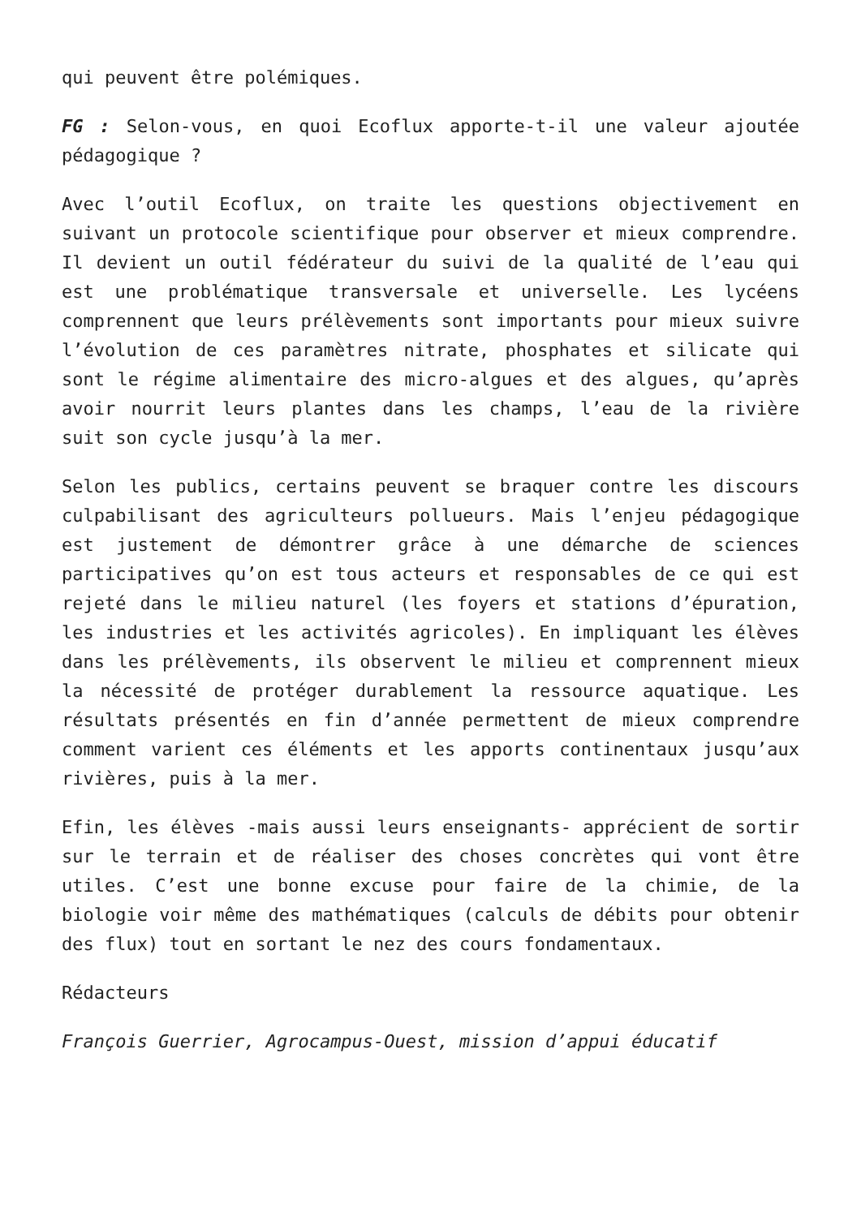qui peuvent être polémiques.
FG : Selon-vous, en quoi Ecoflux apporte-t-il une valeur ajoutée pédagogique ?
Avec l’outil Ecoflux, on traite les questions objectivement en suivant un protocole scientifique pour observer et mieux comprendre. Il devient un outil fédérateur du suivi de la qualité de l’eau qui est une problématique transversale et universelle. Les lycéens comprennent que leurs prélèvements sont importants pour mieux suivre l’évolution de ces paramètres nitrate, phosphates et silicate qui sont le régime alimentaire des micro-algues et des algues, qu’après avoir nourrit leurs plantes dans les champs, l’eau de la rivière suit son cycle jusqu’à la mer.
Selon les publics, certains peuvent se braquer contre les discours culpabilisant des agriculteurs pollueurs. Mais l’enjeu pédagogique est justement de démontrer grâce à une démarche de sciences participatives qu’on est tous acteurs et responsables de ce qui est rejeté dans le milieu naturel (les foyers et stations d’épuration, les industries et les activités agricoles). En impliquant les élèves dans les prélèvements, ils observent le milieu et comprennent mieux la nécessité de protéger durablement la ressource aquatique. Les résultats présentés en fin d’année permettent de mieux comprendre comment varient ces éléments et les apports continentaux jusqu’aux rivières, puis à la mer.
Efin, les élèves -mais aussi leurs enseignants- apprécient de sortir sur le terrain et de réaliser des choses concrètes qui vont être utiles. C’est une bonne excuse pour faire de la chimie, de la biologie voir même des mathématiques (calculs de débits pour obtenir des flux) tout en sortant le nez des cours fondamentaux.
Rédacteurs
François Guerrier, Agrocampus-Ouest, mission d’appui éducatif